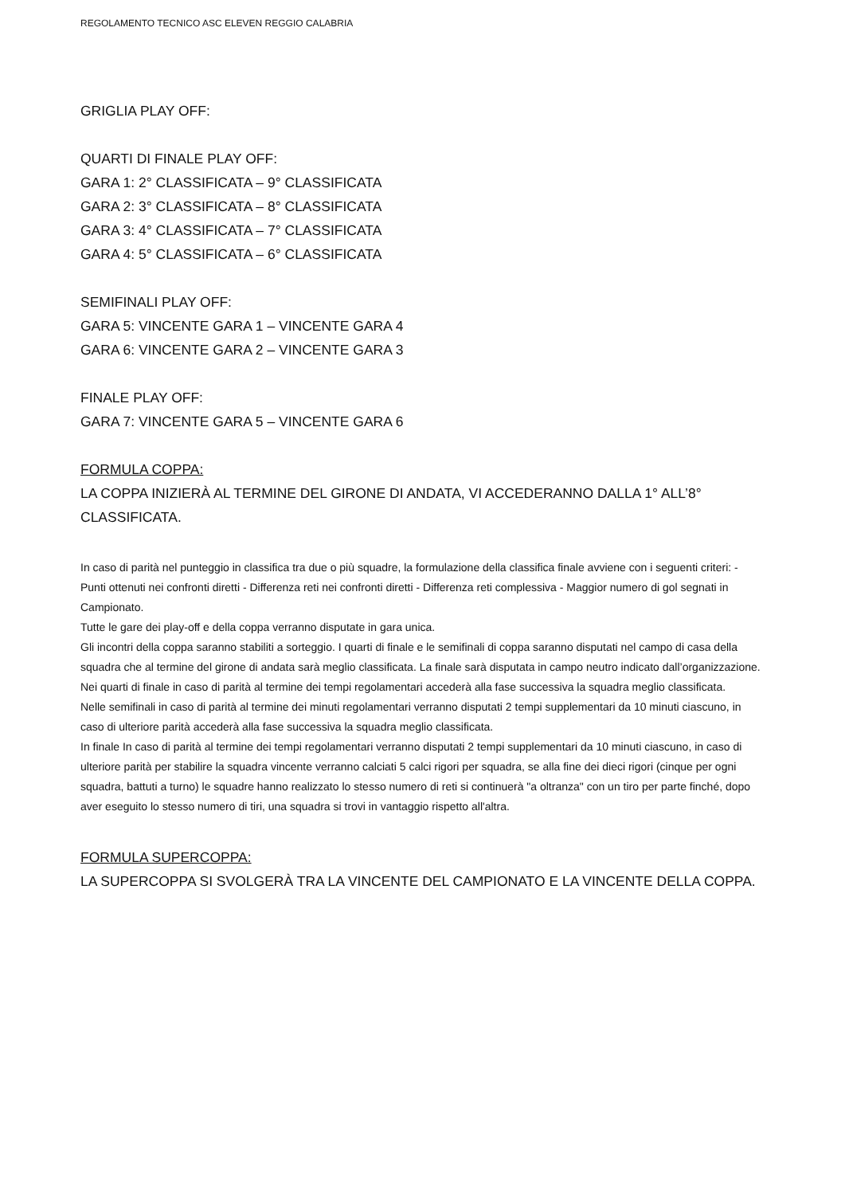REGOLAMENTO TECNICO ASC ELEVEN REGGIO CALABRIA
GRIGLIA PLAY OFF:
QUARTI DI FINALE PLAY OFF:
GARA 1: 2° CLASSIFICATA – 9° CLASSIFICATA
GARA 2: 3° CLASSIFICATA – 8° CLASSIFICATA
GARA 3: 4° CLASSIFICATA – 7° CLASSIFICATA
GARA 4: 5° CLASSIFICATA – 6° CLASSIFICATA
SEMIFINALI PLAY OFF:
GARA 5: VINCENTE GARA 1 – VINCENTE GARA 4
GARA 6: VINCENTE GARA 2 – VINCENTE GARA 3
FINALE PLAY OFF:
GARA 7: VINCENTE GARA 5 – VINCENTE GARA 6
FORMULA COPPA:
LA COPPA INIZIERÀ AL TERMINE DEL GIRONE DI ANDATA, VI ACCEDERANNO DALLA 1° ALL’8° CLASSIFICATA.
In caso di parità nel punteggio in classifica tra due o più squadre, la formulazione della classifica finale avviene con i seguenti criteri: - Punti ottenuti nei confronti diretti - Differenza reti nei confronti diretti - Differenza reti complessiva - Maggior numero di gol segnati in Campionato.
Tutte le gare dei play-off e della coppa verranno disputate in gara unica.
Gli incontri della coppa saranno stabiliti a sorteggio. I quarti di finale e le semifinali di coppa saranno disputati nel campo di casa della squadra che al termine del girone di andata sarà meglio classificata. La finale sarà disputata in campo neutro indicato dall’organizzazione.
Nei quarti di finale in caso di parità al termine dei tempi regolamentari accederà alla fase successiva la squadra meglio classificata.
Nelle semifinali in caso di parità al termine dei minuti regolamentari verranno disputati 2 tempi supplementari da 10 minuti ciascuno, in caso di ulteriore parità accederà alla fase successiva la squadra meglio classificata.
In finale In caso di parità al termine dei tempi regolamentari verranno disputati 2 tempi supplementari da 10 minuti ciascuno, in caso di ulteriore parità per stabilire la squadra vincente verranno calciati 5 calci rigori per squadra, se alla fine dei dieci rigori (cinque per ogni squadra, battuti a turno) le squadre hanno realizzato lo stesso numero di reti si continuerà "a oltranza" con un tiro per parte finché, dopo aver eseguito lo stesso numero di tiri, una squadra si trovi in vantaggio rispetto all'altra.
FORMULA SUPERCOPPA:
LA SUPERCOPPA SI SVOLGERÀ TRA LA VINCENTE DEL CAMPIONATO E LA VINCENTE DELLA COPPA.